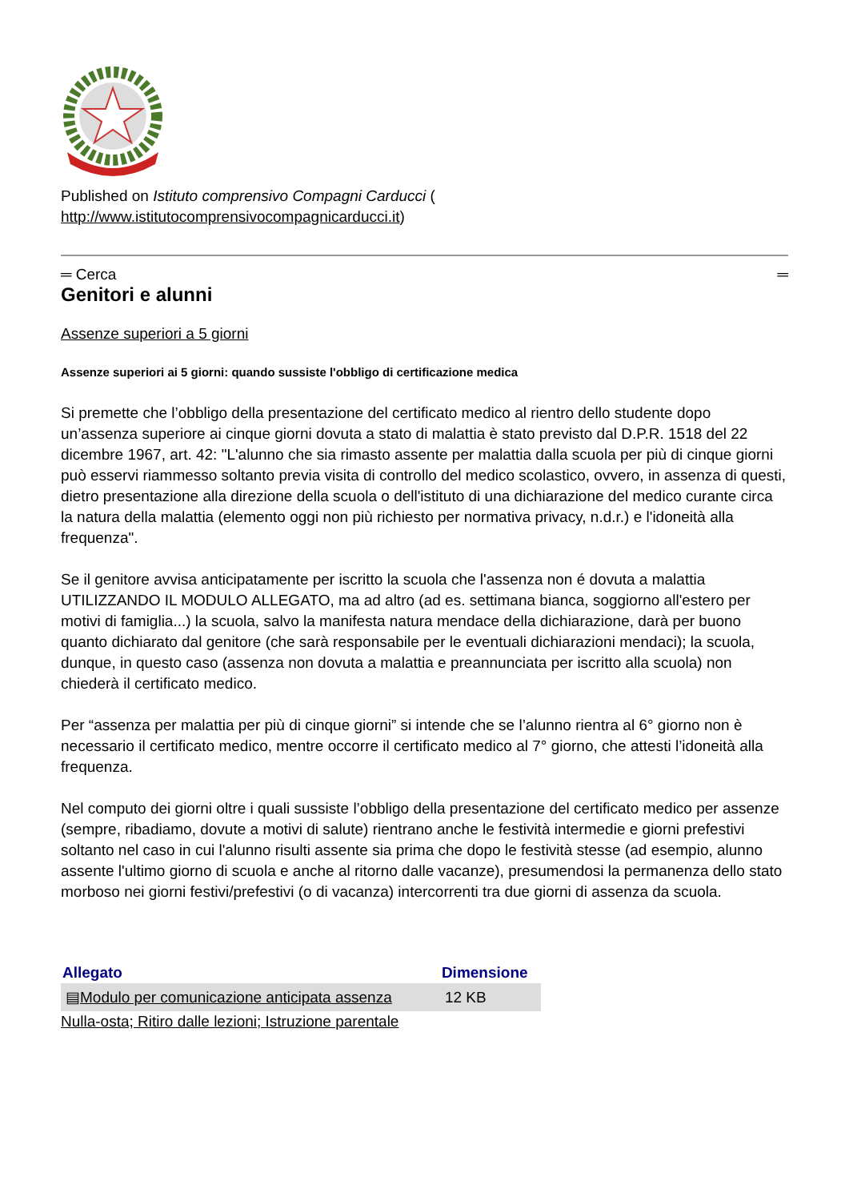Published on Istituto comprensivo Compagni Carducci (
http://www.istitutocomprensivocompagnicarducci.it)
═ Cerca ═
Genitori e alunni
Assenze superiori a 5 giorni
Assenze superiori ai 5 giorni: quando sussiste l'obbligo di certificazione medica
Si premette che l’obbligo della presentazione del certificato medico al rientro dello studente dopo un’assenza superiore ai cinque giorni dovuta a stato di malattia è stato previsto dal D.P.R. 1518 del 22 dicembre 1967, art. 42: "L'alunno che sia rimasto assente per malattia dalla scuola per più di cinque giorni può esservi riammesso soltanto previa visita di controllo del medico scolastico, ovvero, in assenza di questi, dietro presentazione alla direzione della scuola o dell'istituto di una dichiarazione del medico curante circa la natura della malattia (elemento oggi non più richiesto per normativa privacy, n.d.r.) e l'idoneità alla frequenza".
Se il genitore avvisa anticipatamente per iscritto la scuola che l'assenza non é dovuta a malattia UTILIZZANDO IL MODULO ALLEGATO, ma ad altro (ad es. settimana bianca, soggiorno all'estero per motivi di famiglia...) la scuola, salvo la manifesta natura mendace della dichiarazione, darà per buono quanto dichiarato dal genitore (che sarà responsabile per le eventuali dichiarazioni mendaci); la scuola, dunque, in questo caso (assenza non dovuta a malattia e preannunciata per iscritto alla scuola) non chiederà il certificato medico.
Per “assenza per malattia per più di cinque giorni” si intende che se l’alunno rientra al 6° giorno non è necessario il certificato medico, mentre occorre il certificato medico al 7° giorno, che attesti l’idoneità alla frequenza.
Nel computo dei giorni oltre i quali sussiste l’obbligo della presentazione del certificato medico per assenze (sempre, ribadiamo, dovute a motivi di salute) rientrano anche le festività intermedie e giorni prefestivi soltanto nel caso in cui l'alunno risulti assente sia prima che dopo le festività stesse (ad esempio, alunno assente l'ultimo giorno di scuola e anche al ritorno dalle vacanze), presumendosi la permanenza dello stato morboso nei giorni festivi/prefestivi (o di vacanza) intercorrenti tra due giorni di assenza da scuola.
| Allegato | Dimensione |
| --- | --- |
| ▤ Modulo per comunicazione anticipata assenza | 12 KB |
Nulla-osta; Ritiro dalle lezioni; Istruzione parentale